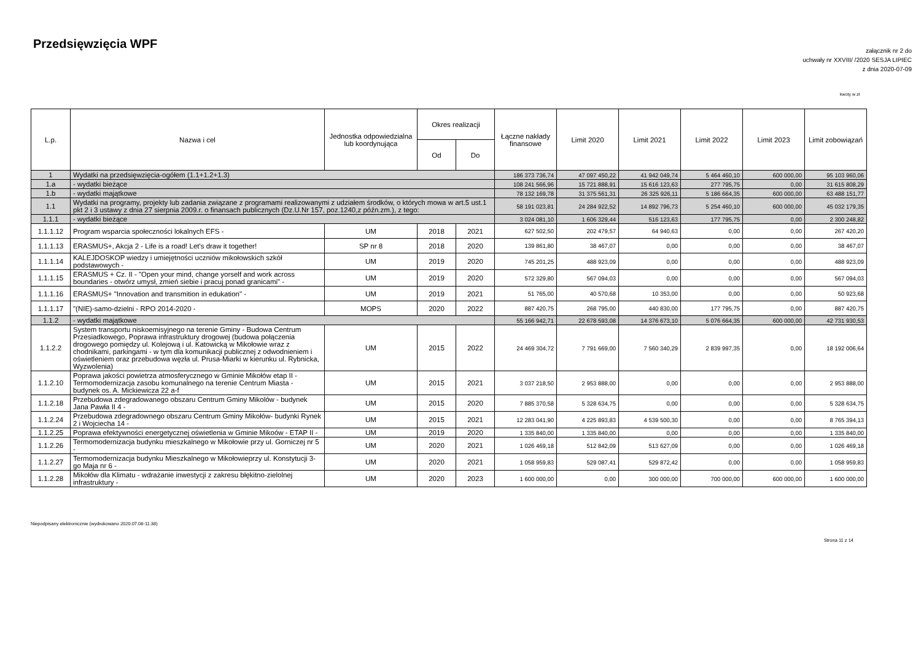Przedsięwzięcia WPF
załącznik nr 2 do
uchwały nr XXVIII/ /2020 SESJA LIPIEC
z dnia 2020-07-09
kwoty w zł
| L.p. | Nazwa i cel | Jednostka odpowiedzialna lub koordynująca | Okres realizacji | | Łączne nakłady finansowe | Limit 2020 | Limit 2021 | Limit 2022 | Limit 2023 | Limit zobowiązań |
| --- | --- | --- | --- | --- | --- | --- | --- | --- | --- | --- |
| | | | Od | Do | | | | | | |
| 1 | Wydatki na przedsięwzięcia-ogółem (1.1+1.2+1.3) | | | | 186 373 736,74 | 47 097 450,22 | 41 942 049,74 | 5 464 460,10 | 600 000,00 | 95 103 960,06 |
| 1.a | - wydatki bieżące | | | | 108 241 566,96 | 15 721 888,91 | 15 616 123,63 | 277 795,75 | 0,00 | 31 615 808,29 |
| 1.b | - wydatki majątkowe | | | | 78 132 169,78 | 31 375 561,31 | 26 325 926,11 | 5 186 664,35 | 600 000,00 | 63 488 151,77 |
| 1.1 | Wydatki na programy, projekty lub zadania związane z programami realizowanymi z udziałem środków, o których mowa w art.5 ust.1 pkt 2 i 3 ustawy z dnia 27 sierpnia 2009.r. o finansach publicznych (Dz.U.Nr 157, poz.1240,z późn.zm.), z tego: | | | | 58 191 023,81 | 24 284 922,52 | 14 892 796,73 | 5 254 460,10 | 600 000,00 | 45 032 179,35 |
| 1.1.1 | - wydatki bieżące | | | | 3 024 081,10 | 1 606 329,44 | 516 123,63 | 177 795,75 | 0,00 | 2 300 248,82 |
| 1.1.1.12 | Program wsparcia społeczności lokalnych EFS - | UM | 2018 | 2021 | 627 502,50 | 202 479,57 | 64 940,63 | 0,00 | 0,00 | 267 420,20 |
| 1.1.1.13 | ERASMUS+, Akcja 2 - Life is a road! Let's draw it together! | SP nr 8 | 2018 | 2020 | 139 861,80 | 38 467,07 | 0,00 | 0,00 | 0,00 | 38 467,07 |
| 1.1.1.14 | KALEJDOSKOP wiedzy i umiejętności uczniów mikołowskich szkół podstawowych - | UM | 2019 | 2020 | 745 201,25 | 488 923,09 | 0,00 | 0,00 | 0,00 | 488 923,09 |
| 1.1.1.15 | ERASMUS + Cz. II - "Open your mind, change yorself and work across boundaries - otwórz umysł, zmień siebie i pracuj ponad granicami" - | UM | 2019 | 2020 | 572 329,80 | 567 094,03 | 0,00 | 0,00 | 0,00 | 567 094,03 |
| 1.1.1.16 | ERASMUS+ "Innovation and transmition in edukation" - | UM | 2019 | 2021 | 51 765,00 | 40 570,68 | 10 353,00 | 0,00 | 0,00 | 50 923,68 |
| 1.1.1.17 | "(NIE)-samo-dzielni - RPO 2014-2020 - | MOPS | 2020 | 2022 | 887 420,75 | 268 795,00 | 440 830,00 | 177 795,75 | 0,00 | 887 420,75 |
| 1.1.2 | - wydatki majątkowe | | | | 55 166 942,71 | 22 678 593,08 | 14 376 673,10 | 5 076 664,35 | 600 000,00 | 42 731 930,53 |
| 1.1.2.2 | System transportu niskoemisyjnego na terenie Gminy - Budowa Centrum Przesiadkowego, Poprawa infrastruktury drogowej (budowa połączenia drogowego pomiędzy ul. Kolejową i ul. Katowicką w Mikołowie wraz z chodnikami, parkingami - w tym dla komunikacji publicznej z odwodnieniem i oświetleniem oraz przebudowa węzła ul. Prusa-Miarki w kierunku ul. Rybnicka, Wyzwolenia) | UM | 2015 | 2022 | 24 469 304,72 | 7 791 669,00 | 7 560 340,29 | 2 839 997,35 | 0,00 | 18 192 006,64 |
| 1.1.2.10 | Poprawa jakości powietrza atmosferycznego w Gminie Mikołów etap II - Termomodernizacja zasobu komunalnego na terenie Centrum Miasta - budynek os. A. Mickiewicza 22 a-f | UM | 2015 | 2021 | 3 037 218,50 | 2 953 888,00 | 0,00 | 0,00 | 0,00 | 2 953 888,00 |
| 1.1.2.18 | Przebudowa zdegradowanego obszaru Centrum Gminy Mikolów - budynek Jana Pawła II 4 - | UM | 2015 | 2020 | 7 885 370,58 | 5 328 634,75 | 0,00 | 0,00 | 0,00 | 5 328 634,75 |
| 1.1.2.24 | Przebudowa zdegradownego obszaru Centrum Gminy Mikołów- budynki Rynek 2 i Wojciecha 14 - | UM | 2015 | 2021 | 12 283 041,90 | 4 225 893,83 | 4 539 500,30 | 0,00 | 0,00 | 8 765 394,13 |
| 1.1.2.25 | Poprawa efektywności energetycznej oświetlenia w Gminie Mikoów - ETAP II - | UM | 2019 | 2020 | 1 335 840,00 | 1 335 840,00 | 0,00 | 0,00 | 0,00 | 1 335 840,00 |
| 1.1.2.26 | Termomodernizacja budynku mieszkalnego w Mikołowie przy ul. Gorniczej nr 5 - | UM | 2020 | 2021 | 1 026 469,18 | 512 842,09 | 513 627,09 | 0,00 | 0,00 | 1 026 469,18 |
| 1.1.2.27 | Termomodernizacja budynku Mieszkalnego w Mikołowieprzy ul. Konstytucji 3-go Maja nr 6 - | UM | 2020 | 2021 | 1 058 959,83 | 529 087,41 | 529 872,42 | 0,00 | 0,00 | 1 058 959,83 |
| 1.1.2.28 | Mikołów dla Klimatu - wdrażanie inwestycji z zakresu błękitno-zielolnej infrastruktury - | UM | 2020 | 2023 | 1 600 000,00 | 0,00 | 300 000,00 | 700 000,00 | 600 000,00 | 1 600 000,00 |
Niepodpisany elektronicznie (wydrukowano 2020.07.08-11:38)
Strona 11 z 14